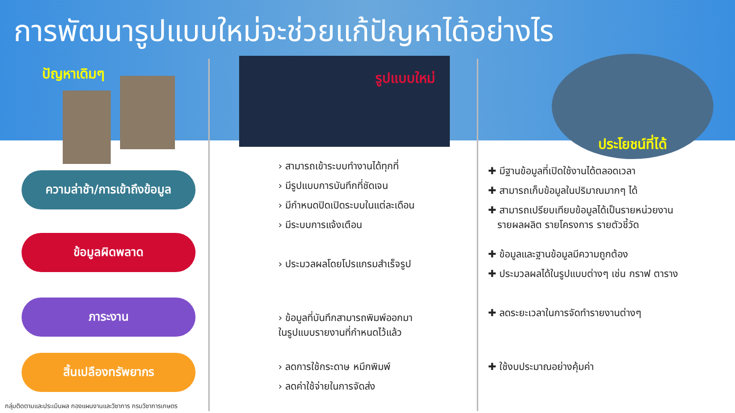การพัฒนารูปแบบใหม่จะช่วยแก้ปัญหาได้อย่างไร
ปัญหาเดิมๆ
ความล่าช้า/การเข้าถึงข้อมูล
ข้อมูลผิดพลาด
ภาระงาน
สิ้นเปลืองทรัพยากร
รูปแบบใหม่
› สามารถเข้าระบบทำงานได้ทุกที่
› มีรูปแบบการบันทึกที่ชัดเจน
› มีกำหนดปิดเปิดระบบในแต่ละเดือน
› มีระบบการแจ้งเตือน
› ประมวลผลโดยโปรแกรมสำเร็จรูป
› ข้อมูลที่บันทึกสามารถพิมพ์ออกมา
ในรูปแบบรายงานที่กำหนดไว้แล้ว
› ลดการใช้กระดาษ หมึกพิมพ์
› ลดค่าใช้จ่ายในการจัดส่ง
ประโยชน์ที่ได้
✚ มีฐานข้อมูลที่เปิดใช้งานได้ตลอดเวลา
✚ สามารถเก็บข้อมูลในปริมาณมากๆ ได้
✚ สามารถเปรียบเทียบข้อมูลได้เป็นรายหน่วยงาน
รายผลผลิต รายโครงการ รายตัวชี้วัด
✚ ข้อมูลและฐานข้อมูลมีความถูกต้อง
✚ ประมวลผลได้ในรูปแบบต่างๆ เช่น กราฟ ตาราง
✚ ลดระยะเวลาในการจัดทำรายงานต่างๆ
✚ ใช้งบประมาณอย่างคุ้มค่า
กลุ่มติดตามและประเมินผล กองแผนงานและวิชาการ กรมวิชาการเกษตร